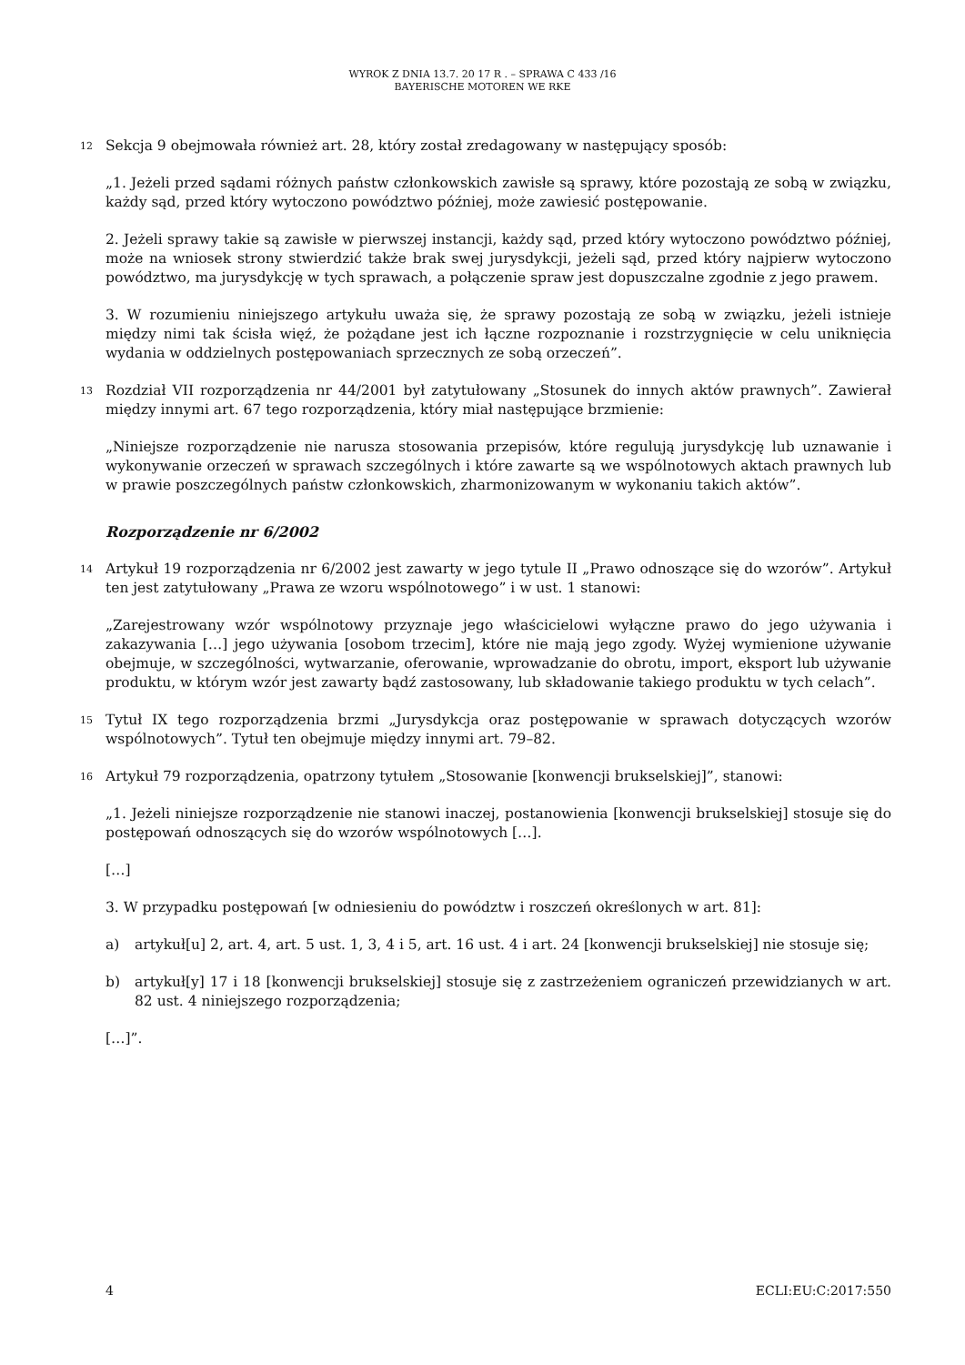WYROK Z DNIA 13.7. 20 17 R . – SPRAWA C 433 /16
BAYERISCHE MOTOREN WE RKE
12
Sekcja 9 obejmowała również art. 28, który został zredagowany w następujący sposób:
„1. Jeżeli przed sądami różnych państw członkowskich zawisłe są sprawy, które pozostają ze sobą w związku, każdy sąd, przed który wytoczono powództwo później, może zawiesić postępowanie.
2. Jeżeli sprawy takie są zawisłe w pierwszej instancji, każdy sąd, przed który wytoczono powództwo później, może na wniosek strony stwierdzić także brak swej jurysdykcji, jeżeli sąd, przed który najpierw wytoczono powództwo, ma jurysdykcję w tych sprawach, a połączenie spraw jest dopuszczalne zgodnie z jego prawem.
3. W rozumieniu niniejszego artykułu uważa się, że sprawy pozostają ze sobą w związku, jeżeli istnieje między nimi tak ścisła więź, że pożądane jest ich łączne rozpoznanie i rozstrzygnięcie w celu uniknięcia wydania w oddzielnych postępowaniach sprzecznych ze sobą orzeczeń”.
13
Rozdział VII rozporządzenia nr 44/2001 był zatytułowany „Stosunek do innych aktów prawnych”. Zawierał między innymi art. 67 tego rozporządzenia, który miał następujące brzmienie:
„Niniejsze rozporządzenie nie narusza stosowania przepisów, które regulują jurysdykcję lub uznawanie i wykonywanie orzeczeń w sprawach szczególnych i które zawarte są we wspólnotowych aktach prawnych lub w prawie poszczególnych państw członkowskich, zharmonizowanym w wykonaniu takich aktów”.
Rozporządzenie nr 6/2002
14
Artykuł 19 rozporządzenia nr 6/2002 jest zawarty w jego tytule II „Prawo odnoszące się do wzorów”. Artykuł ten jest zatytułowany „Prawa ze wzoru wspólnotowego” i w ust. 1 stanowi:
„Zarejestrowany wzór wspólnotowy przyznaje jego właścicielowi wyłączne prawo do jego używania i zakazywania […] jego używania [osobom trzecim], które nie mają jego zgody. Wyżej wymienione używanie obejmuje, w szczególności, wytwarzanie, oferowanie, wprowadzanie do obrotu, import, eksport lub używanie produktu, w którym wzór jest zawarty bądź zastosowany, lub składowanie takiego produktu w tych celach”.
15
Tytuł IX tego rozporządzenia brzmi „Jurysdykcja oraz postępowanie w sprawach dotyczących wzorów wspólnotowych”. Tytuł ten obejmuje między innymi art. 79–82.
16
Artykuł 79 rozporządzenia, opatrzony tytułem „Stosowanie [konwencji brukselskiej]”, stanowi:
„1. Jeżeli niniejsze rozporządzenie nie stanowi inaczej, postanowienia [konwencji brukselskiej] stosuje się do postępowań odnoszących się do wzorów wspólnotowych […].
[…]
3. W przypadku postępowań [w odniesieniu do powództw i roszczeń określonych w art. 81]:
a) artykuł[u] 2, art. 4, art. 5 ust. 1, 3, 4 i 5, art. 16 ust. 4 i art. 24 [konwencji brukselskiej] nie stosuje się;
b) artykuł[y] 17 i 18 [konwencji brukselskiej] stosuje się z zastrzeżeniem ograniczeń przewidzianych w art. 82 ust. 4 niniejszego rozporządzenia;
[…]”.
4 ECLI:EU:C:2017:550